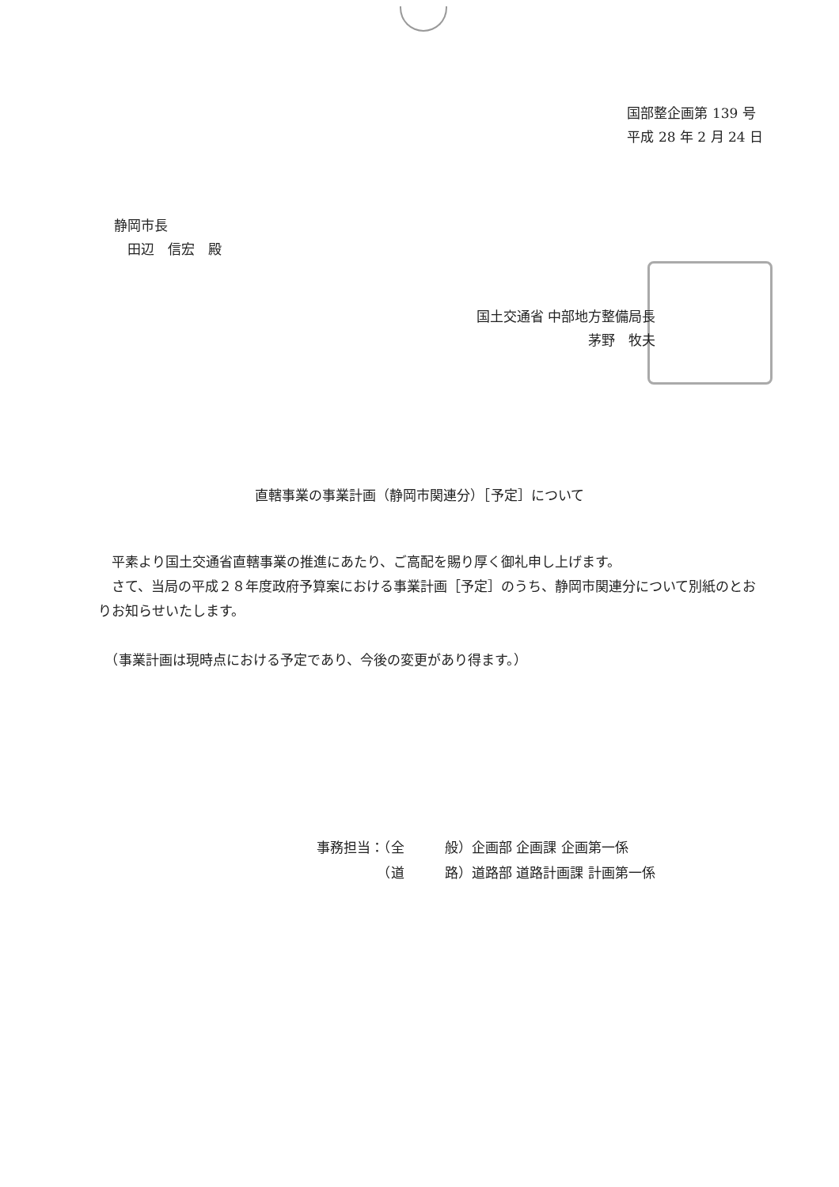国部整企画第 139 号
平成 28 年 2 月 24 日
静岡市長
　田辺　信宏　殿
国土交通省 中部地方整備局長
茅野　牧夫
直轄事業の事業計画（静岡市関連分）［予定］について
　平素より国土交通省直轄事業の推進にあたり、ご高配を賜り厚く御礼申し上げます。
　さて、当局の平成２８年度政府予算案における事業計画［予定］のうち、静岡市関連分について別紙のとおりお知らせいたします。
　（事業計画は現時点における予定であり、今後の変更があり得ます。）
事務担当：（全　　　般）企画部 企画課 企画第一係
　　　　　（道　　　路）道路部 道路計画課 計画第一係